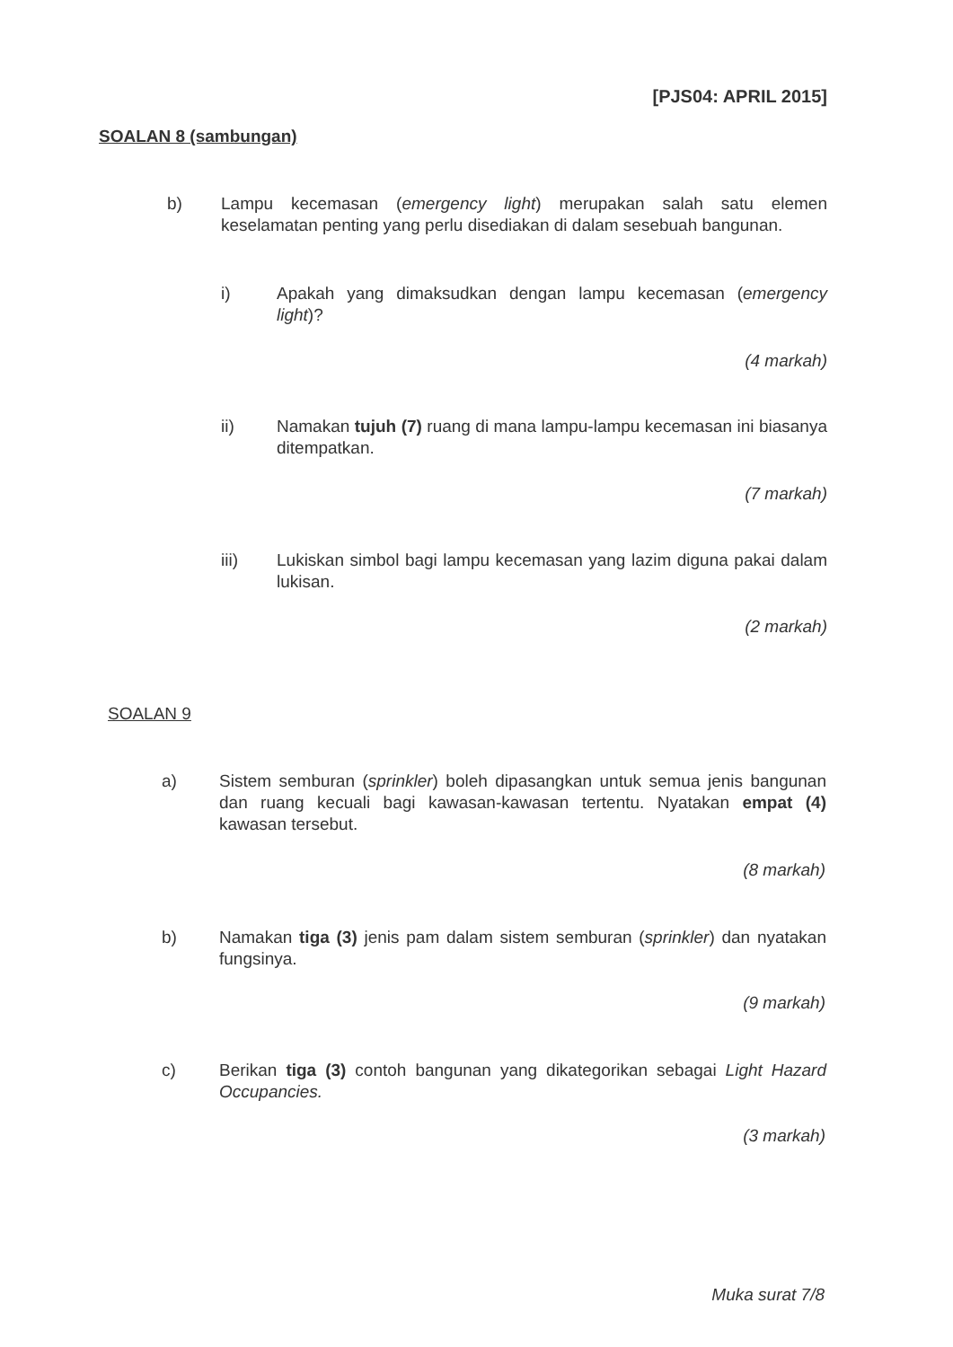[PJS04: APRIL 2015]
SOALAN 8 (sambungan)
b) Lampu kecemasan (emergency light) merupakan salah satu elemen keselamatan penting yang perlu disediakan di dalam sesebuah bangunan.
i) Apakah yang dimaksudkan dengan lampu kecemasan (emergency light)?
(4 markah)
ii) Namakan tujuh (7) ruang di mana lampu-lampu kecemasan ini biasanya ditempatkan.
(7 markah)
iii) Lukiskan simbol bagi lampu kecemasan yang lazim diguna pakai dalam lukisan.
(2 markah)
SOALAN 9
a) Sistem semburan (sprinkler) boleh dipasangkan untuk semua jenis bangunan dan ruang kecuali bagi kawasan-kawasan tertentu. Nyatakan empat (4) kawasan tersebut.
(8 markah)
b) Namakan tiga (3) jenis pam dalam sistem semburan (sprinkler) dan nyatakan fungsinya.
(9 markah)
c) Berikan tiga (3) contoh bangunan yang dikategorikan sebagai Light Hazard Occupancies.
(3 markah)
Muka surat 7/8